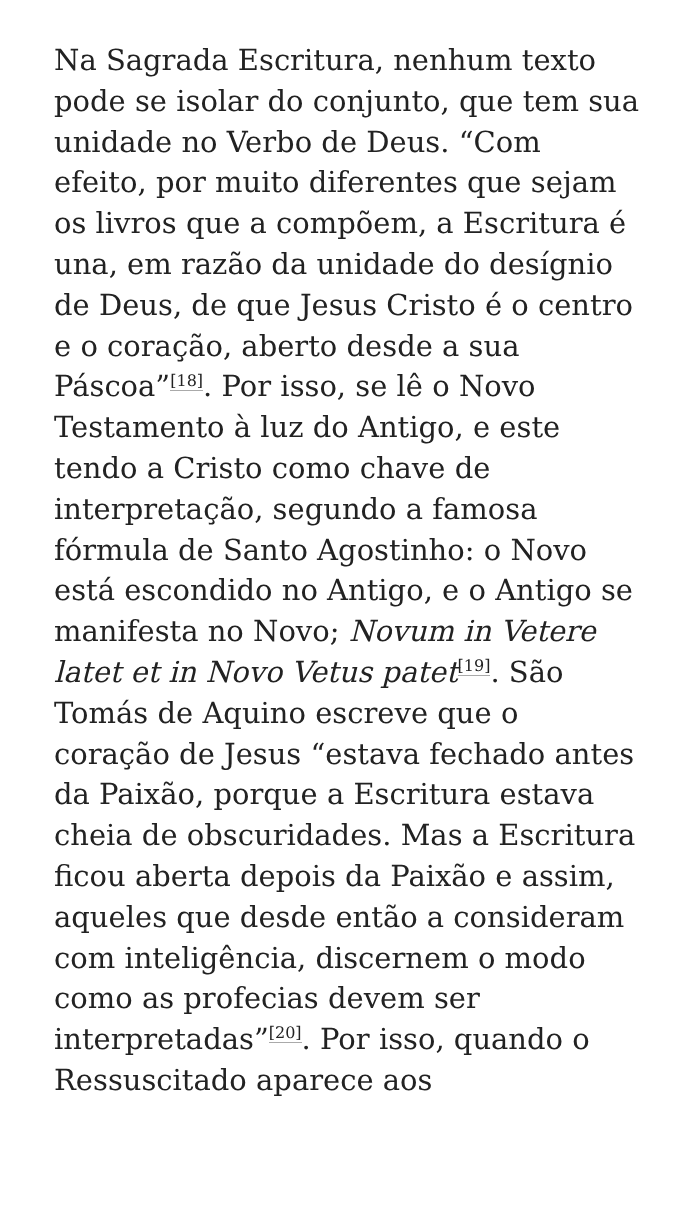Na Sagrada Escritura, nenhum texto pode se isolar do conjunto, que tem sua unidade no Verbo de Deus. “Com efeito, por muito diferentes que sejam os livros que a compõem, a Escritura é una, em razão da unidade do desígnio de Deus, de que Jesus Cristo é o centro e o coração, aberto desde a sua Páscoa”<sup>[18]</sup>. Por isso, se lê o Novo Testamento à luz do Antigo, e este tendo a Cristo como chave de interpretação, segundo a famosa fórmula de Santo Agostinho: o Novo está escondido no Antigo, e o Antigo se manifesta no Novo; Novum in Vetere latet et in Novo Vetus patet<sup>[19]</sup>. São Tomás de Aquino escreve que o coração de Jesus “estava fechado antes da Paixão, porque a Escritura estava cheia de obscuridades. Mas a Escritura ficou aberta depois da Paixão e assim, aqueles que desde então a consideram com inteligência, discernem o modo como as profecias devem ser interpretadas”<sup>[20]</sup>. Por isso, quando o Ressuscitado aparece aos